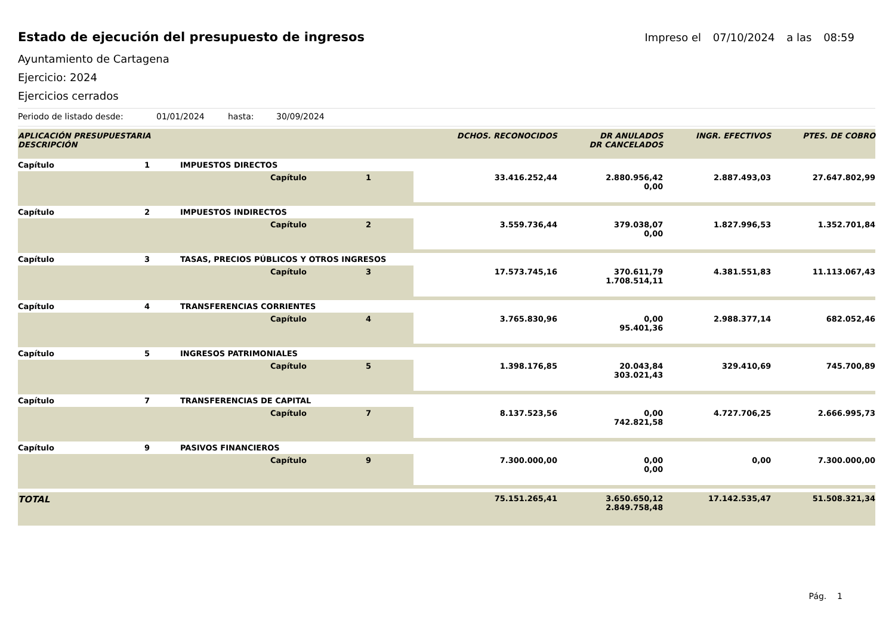Estado de ejecución del presupuesto de ingresos
Impreso el 07/10/2024 a las 08:59
Ayuntamiento de Cartagena
Ejercicio: 2024
Ejercicios cerrados
Periodo de listado desde: 01/01/2024 hasta: 30/09/2024
| APLICACIÓN PRESUPUESTARIA DESCRIPCIÓN | | | | | DCHOS. RECONOCIDOS | DR ANULADOS DR CANCELADOS | INGR. EFECTIVOS | PTES. DE COBRO |
| --- | --- | --- | --- | --- | --- | --- | --- | --- |
| Capítulo | 1 | IMPUESTOS DIRECTOS | | | | | | |
| | | | Capítulo | 1 | 33.416.252,44 | 2.880.956,42 0,00 | 2.887.493,03 | 27.647.802,99 |
| Capítulo | 2 | IMPUESTOS INDIRECTOS | | | | | | |
| | | | Capítulo | 2 | 3.559.736,44 | 379.038,07 0,00 | 1.827.996,53 | 1.352.701,84 |
| Capítulo | 3 | TASAS, PRECIOS PÚBLICOS Y OTROS INGRESOS | | | | | | |
| | | | Capítulo | 3 | 17.573.745,16 | 370.611,79 1.708.514,11 | 4.381.551,83 | 11.113.067,43 |
| Capítulo | 4 | TRANSFERENCIAS CORRIENTES | | | | | | |
| | | | Capítulo | 4 | 3.765.830,96 | 0,00 95.401,36 | 2.988.377,14 | 682.052,46 |
| Capítulo | 5 | INGRESOS PATRIMONIALES | | | | | | |
| | | | Capítulo | 5 | 1.398.176,85 | 20.043,84 303.021,43 | 329.410,69 | 745.700,89 |
| Capítulo | 7 | TRANSFERENCIAS DE CAPITAL | | | | | | |
| | | | Capítulo | 7 | 8.137.523,56 | 0,00 742.821,58 | 4.727.706,25 | 2.666.995,73 |
| Capítulo | 9 | PASIVOS FINANCIEROS | | | | | | |
| | | | Capítulo | 9 | 7.300.000,00 | 0,00 0,00 | 0,00 | 7.300.000,00 |
| TOTAL | | | | | 75.151.265,41 | 3.650.650,12 2.849.758,48 | 17.142.535,47 | 51.508.321,34 |
Pág. 1